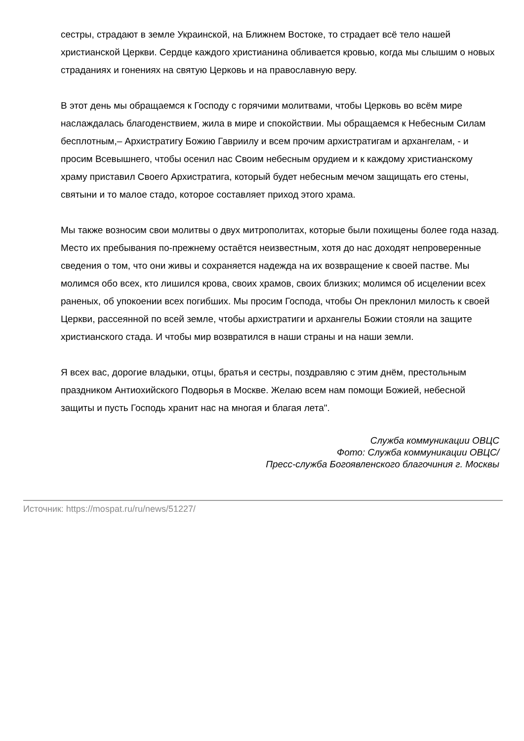сестры, страдают в земле Украинской, на Ближнем Востоке, то страдает всё тело нашей христианской Церкви. Сердце каждого христианина обливается кровью, когда мы слышим о новых страданиях и гонениях на святую Церковь и на православную веру.
В этот день мы обращаемся к Господу с горячими молитвами, чтобы Церковь во всём мире наслаждалась благоденствием, жила в мире и спокойствии. Мы обращаемся к Небесным Силам бесплотным,– Архистратигу Божию Гавриилу и всем прочим архистратигам и архангелам, - и просим Всевышнего, чтобы осенил нас Своим небесным орудием и к каждому христианскому храму приставил Своего Архистратига, который будет небесным мечом защищать его стены, святыни и то малое стадо, которое составляет приход этого храма.
Мы также возносим свои молитвы о двух митрополитах, которые были похищены более года назад. Место их пребывания по-прежнему остаётся неизвестным, хотя до нас доходят непроверенные сведения о том, что они живы и сохраняется надежда на их возвращение к своей пастве. Мы молимся обо всех, кто лишился крова, своих храмов, своих близких; молимся об исцелении всех раненых, об упокоении всех погибших. Мы просим Господа, чтобы Он преклонил милость к своей Церкви, рассеянной по всей земле, чтобы архистратиги и архангелы Божии стояли на защите христианского стада. И чтобы мир возвратился в наши страны и на наши земли.
Я всех вас, дорогие владыки, отцы, братья и сестры, поздравляю с этим днём, престольным праздником Антиохийского Подворья в Москве. Желаю всем нам помощи Божией, небесной защиты и пусть Господь хранит нас на многая и благая лета".
Служба коммуникации ОВЦС
Фото: Служба коммуникации ОВЦС/
Пресс-служба Богоявленского благочиния г. Москвы
Источник: https://mospat.ru/ru/news/51227/